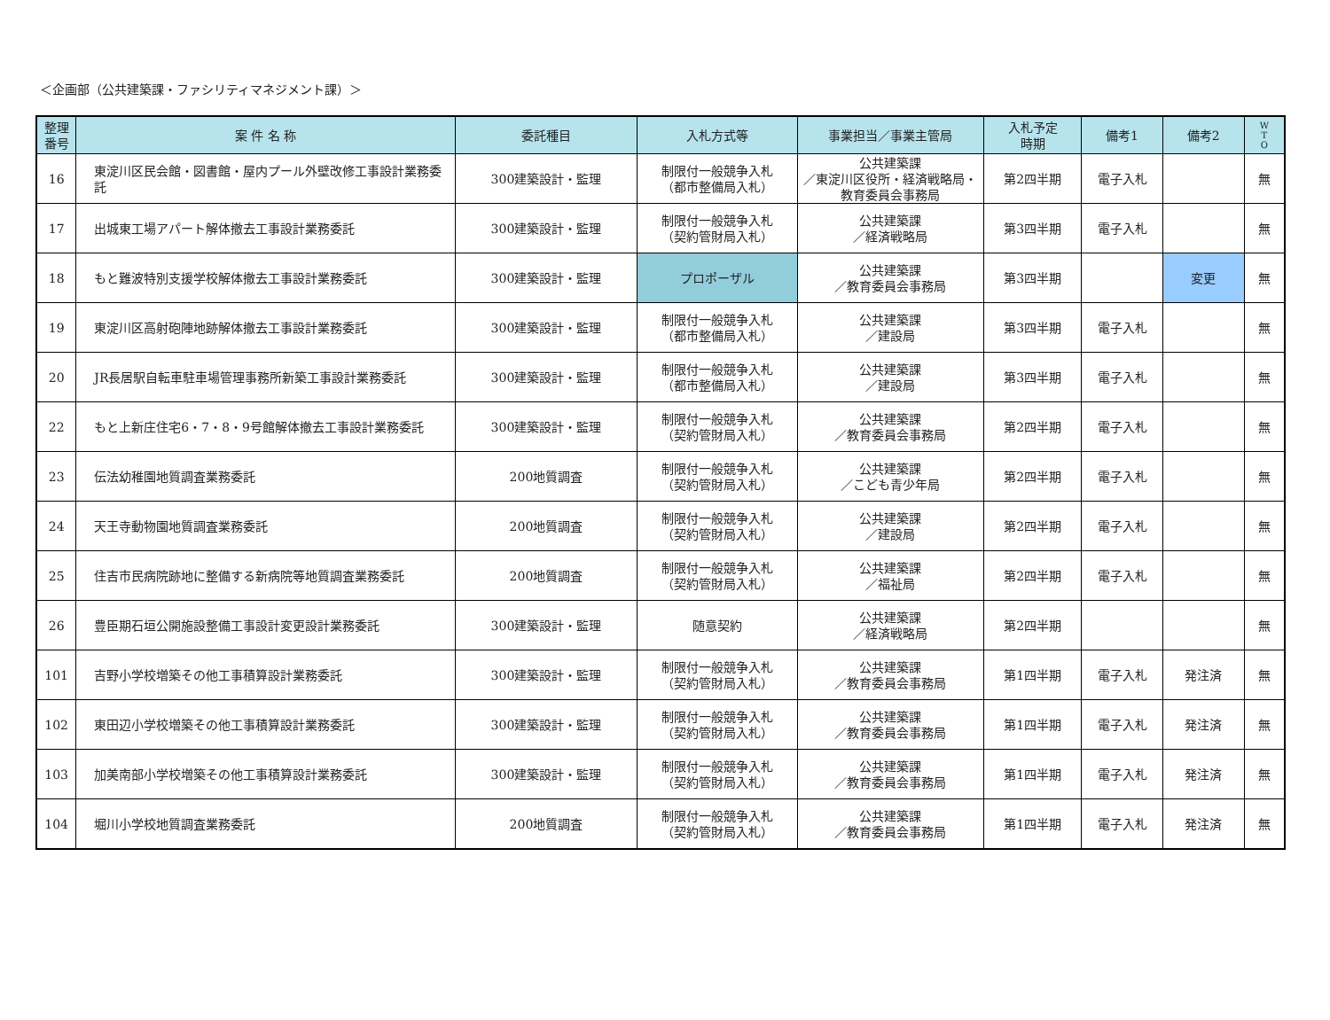＜企画部（公共建築課・ファシリティマネジメント課）＞
| 整理 番号 | 案 件 名 称 | 委託種目 | 入札方式等 | 事業担当／事業主管局 | 入札予定 時期 | 備考1 | 備考2 | W T O |
| --- | --- | --- | --- | --- | --- | --- | --- | --- |
| 16 | 東淀川区民会館・図書館・屋内プール外壁改修工事設計業務委託 | 300建築設計・監理 | 制限付一般競争入札 （都市整備局入札） | 公共建築課 ／東淀川区役所・経済戦略局・教育委員会事務局 | 第2四半期 | 電子入札 | | 無 |
| 17 | 出城東工場アパート解体撤去工事設計業務委託 | 300建築設計・監理 | 制限付一般競争入札 （契約管財局入札） | 公共建築課 ／経済戦略局 | 第3四半期 | 電子入札 | | 無 |
| 18 | もと難波特別支援学校解体撤去工事設計業務委託 | 300建築設計・監理 | プロポーザル | 公共建築課 ／教育委員会事務局 | 第3四半期 | | 変更 | 無 |
| 19 | 東淀川区高射砲陣地跡解体撤去工事設計業務委託 | 300建築設計・監理 | 制限付一般競争入札 （都市整備局入札） | 公共建築課 ／建設局 | 第3四半期 | 電子入札 | | 無 |
| 20 | JR長居駅自転車駐車場管理事務所新築工事設計業務委託 | 300建築設計・監理 | 制限付一般競争入札 （都市整備局入札） | 公共建築課 ／建設局 | 第3四半期 | 電子入札 | | 無 |
| 22 | もと上新庄住宅6・7・8・9号館解体撤去工事設計業務委託 | 300建築設計・監理 | 制限付一般競争入札 （契約管財局入札） | 公共建築課 ／教育委員会事務局 | 第2四半期 | 電子入札 | | 無 |
| 23 | 伝法幼稚園地質調査業務委託 | 200地質調査 | 制限付一般競争入札 （契約管財局入札） | 公共建築課 ／こども青少年局 | 第2四半期 | 電子入札 | | 無 |
| 24 | 天王寺動物園地質調査業務委託 | 200地質調査 | 制限付一般競争入札 （契約管財局入札） | 公共建築課 ／建設局 | 第2四半期 | 電子入札 | | 無 |
| 25 | 住吉市民病院跡地に整備する新病院等地質調査業務委託 | 200地質調査 | 制限付一般競争入札 （契約管財局入札） | 公共建築課 ／福祉局 | 第2四半期 | 電子入札 | | 無 |
| 26 | 豊臣期石垣公開施設整備工事設計変更設計業務委託 | 300建築設計・監理 | 随意契約 | 公共建築課 ／経済戦略局 | 第2四半期 | | | 無 |
| 101 | 吉野小学校増築その他工事積算設計業務委託 | 300建築設計・監理 | 制限付一般競争入札 （契約管財局入札） | 公共建築課 ／教育委員会事務局 | 第1四半期 | 電子入札 | 発注済 | 無 |
| 102 | 東田辺小学校増築その他工事積算設計業務委託 | 300建築設計・監理 | 制限付一般競争入札 （契約管財局入札） | 公共建築課 ／教育委員会事務局 | 第1四半期 | 電子入札 | 発注済 | 無 |
| 103 | 加美南部小学校増築その他工事積算設計業務委託 | 300建築設計・監理 | 制限付一般競争入札 （契約管財局入札） | 公共建築課 ／教育委員会事務局 | 第1四半期 | 電子入札 | 発注済 | 無 |
| 104 | 堀川小学校地質調査業務委託 | 200地質調査 | 制限付一般競争入札 （契約管財局入札） | 公共建築課 ／教育委員会事務局 | 第1四半期 | 電子入札 | 発注済 | 無 |